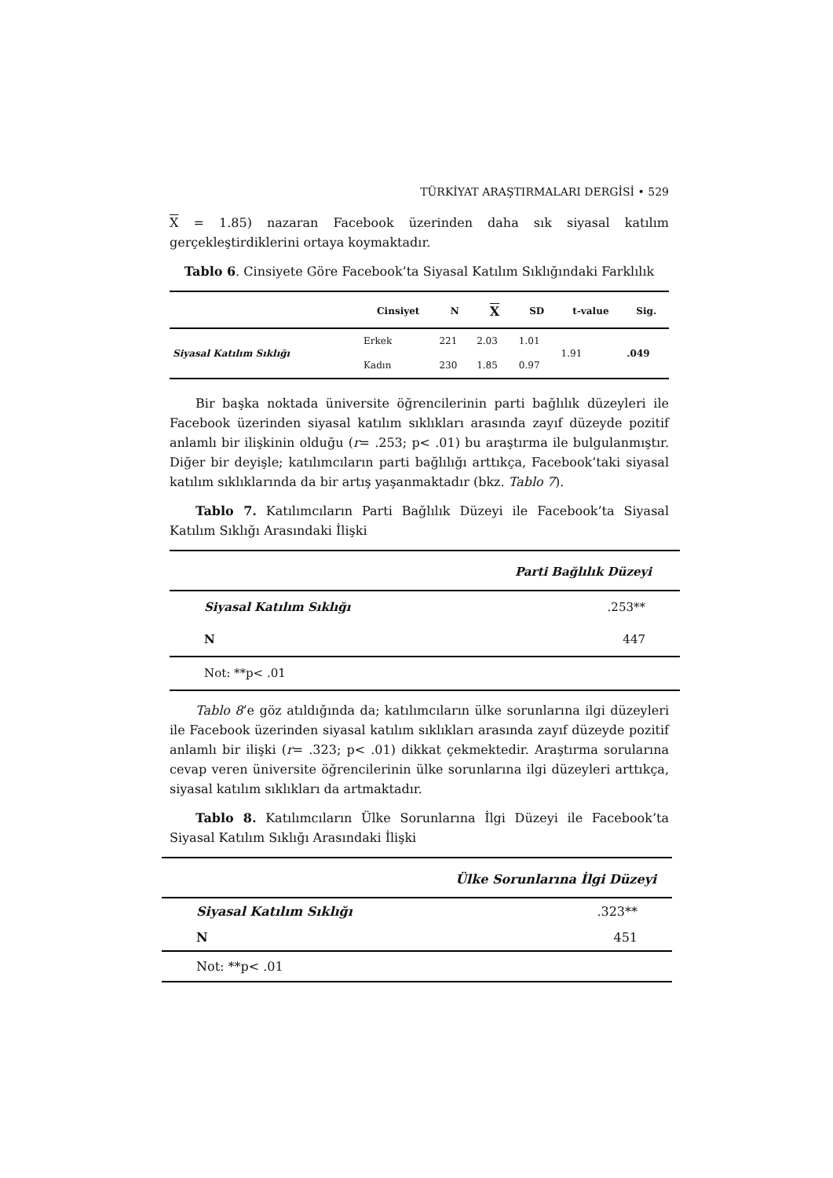TÜRKİYAT ARAŞTIRMALARI DERGİSİ • 529
X = 1.85) nazaran Facebook üzerinden daha sık siyasal katılım gerçekleştirdiklerini ortaya koymaktadır.
Tablo 6. Cinsiyete Göre Facebook’ta Siyasal Katılım Sıklığındaki Farklılık
| | Cinsiyet | N | X | SD | t-value | Sig. |
| --- | --- | --- | --- | --- | --- | --- |
| Siyasal Katılım Sıklığı | Erkek | 221 | 2.03 | 1.01 | 1.91 | .049 |
| | Kadın | 230 | 1.85 | 0.97 | | |
Bir başka noktada üniversite öğrencilerinin parti bağlılık düzeyleri ile Facebook üzerinden siyasal katılım sıklıkları arasında zayıf düzeyde pozitif anlamlı bir ilişkinin olduğu (r= .253; p< .01) bu araştırma ile bulgulanmıştır. Diğer bir deyişle; katılımcıların parti bağlılığı arttıkça, Facebook’taki siyasal katılım sıklıklarında da bir artış yaşanmaktadır (bkz. Tablo 7).
Tablo 7. Katılımcıların Parti Bağlılık Düzeyi ile Facebook’ta Siyasal Katılım Sıklığı Arasındaki İlişki
| Parti Bağlılık Düzeyi | |
| --- | --- |
| Siyasal Katılım Sıklığı | .253** |
| N | 447 |
| Not: **p< .01 | |
Tablo 8’e göz atıldığında da; katılımcıların ülke sorunlarına ilgi düzeyleri ile Facebook üzerinden siyasal katılım sıklıkları arasında zayıf düzeyde pozitif anlamlı bir ilişki (r= .323; p< .01) dikkat çekmektedir. Araştırma sorularına cevap veren üniversite öğrencilerinin ülke sorunlarına ilgi düzeyleri arttıkça, siyasal katılım sıklıkları da artmaktadır.
Tablo 8. Katılımcıların Ülke Sorunlarına İlgi Düzeyi ile Facebook’ta Siyasal Katılım Sıklığı Arasındaki İlişki
| Ülke Sorunlarına İlgi Düzeyi | |
| --- | --- |
| Siyasal Katılım Sıklığı | .323** |
| N | 451 |
| Not: **p< .01 | |